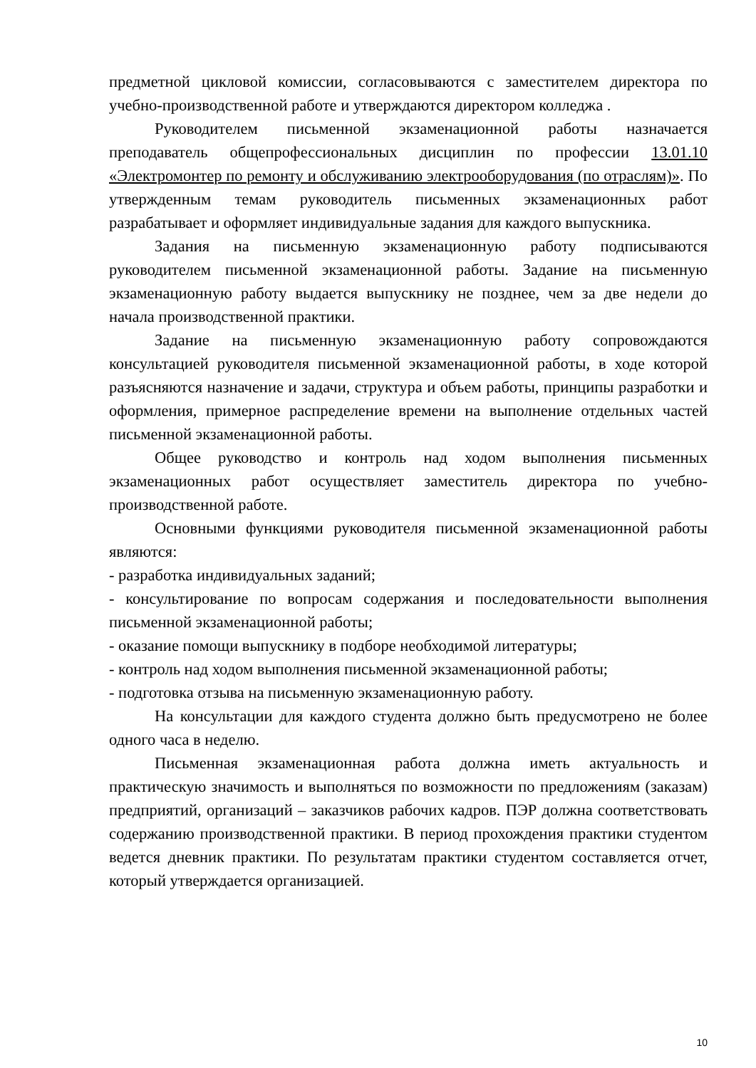предметной цикловой комиссии, согласовываются с заместителем директора по учебно-производственной работе и утверждаются директором колледжа .
Руководителем письменной экзаменационной работы назначается преподаватель общепрофессиональных дисциплин по профессии 13.01.10 «Электромонтер по ремонту и обслуживанию электрооборудования (по отраслям)». По утвержденным темам руководитель письменных экзаменационных работ разрабатывает и оформляет индивидуальные задания для каждого выпускника.
Задания на письменную экзаменационную работу подписываются руководителем письменной экзаменационной работы. Задание на письменную экзаменационную работу выдается выпускнику не позднее, чем за две недели до начала производственной практики.
Задание на письменную экзаменационную работу сопровождаются консультацией руководителя письменной экзаменационной работы, в ходе которой разъясняются назначение и задачи, структура и объем работы, принципы разработки и оформления, примерное распределение времени на выполнение отдельных частей письменной экзаменационной работы.
Общее руководство и контроль над ходом выполнения письменных экзаменационных работ осуществляет заместитель директора по учебно-производственной работе.
Основными функциями руководителя письменной экзаменационной работы являются:
- разработка индивидуальных заданий;
- консультирование по вопросам содержания и последовательности выполнения письменной экзаменационной работы;
- оказание помощи выпускнику в подборе необходимой литературы;
- контроль над ходом выполнения письменной экзаменационной работы;
- подготовка отзыва на письменную экзаменационную работу.
На консультации для каждого студента должно быть предусмотрено не более одного часа в неделю.
Письменная экзаменационная работа должна иметь актуальность и практическую значимость и выполняться по возможности по предложениям (заказам) предприятий, организаций – заказчиков рабочих кадров. ПЭР должна соответствовать содержанию производственной практики. В период прохождения практики студентом ведется дневник практики. По результатам практики студентом составляется отчет, который утверждается организацией.
10